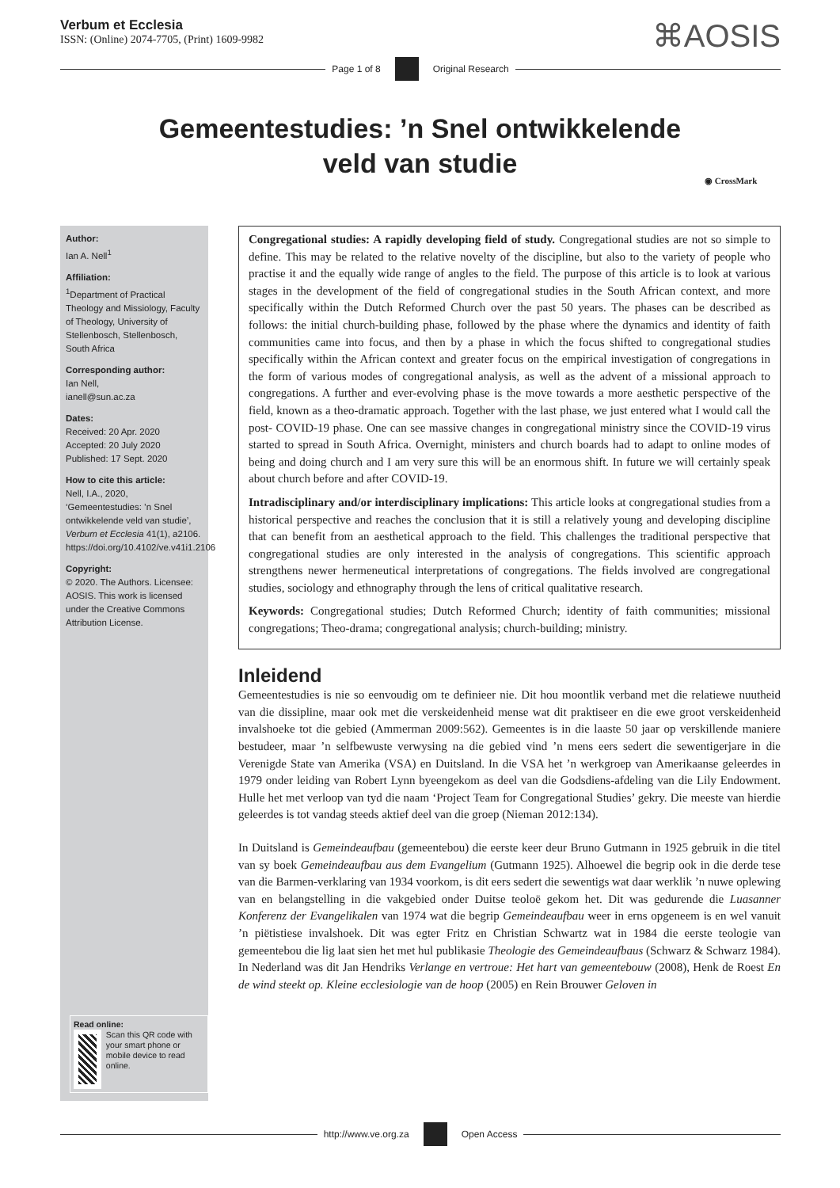Verbum et Ecclesia
ISSN: (Online) 2074-7705, (Print) 1609-9982
⌘AOSIS
Page 1 of 8 Original Research
Gemeentestudies: ’n Snel ontwikkelende
veld van studie
◉ CrossMark
Author:
Ian A. Nell<sup>1</sup>
Affiliation:
<sup>1</sup>Department of Practical Theology and Missiology, Faculty of Theology, University of Stellenbosch, Stellenbosch, South Africa
Corresponding author:
Ian Nell,
ianell@sun.ac.za
Dates:
Received: 20 Apr. 2020
Accepted: 20 July 2020
Published: 17 Sept. 2020
How to cite this article:
Nell, I.A., 2020, ‘Gemeentestudies: ’n Snel ontwikkelende veld van studie’, Verbum et Ecclesia 41(1), a2106. https://doi.org/10.4102/ve.v41i1.2106
Copyright:
© 2020. The Authors. Licensee: AOSIS. This work is licensed under the Creative Commons Attribution License.
Read online:
Scan this QR code with your smart phone or mobile device to read online.
Congregational studies: A rapidly developing field of study. Congregational studies are not so simple to define. This may be related to the relative novelty of the discipline, but also to the variety of people who practise it and the equally wide range of angles to the field. The purpose of this article is to look at various stages in the development of the field of congregational studies in the South African context, and more specifically within the Dutch Reformed Church over the past 50 years. The phases can be described as follows: the initial church-building phase, followed by the phase where the dynamics and identity of faith communities came into focus, and then by a phase in which the focus shifted to congregational studies specifically within the African context and greater focus on the empirical investigation of congregations in the form of various modes of congregational analysis, as well as the advent of a missional approach to congregations. A further and ever-evolving phase is the move towards a more aesthetic perspective of the field, known as a theo-dramatic approach. Together with the last phase, we just entered what I would call the post- COVID-19 phase. One can see massive changes in congregational ministry since the COVID-19 virus started to spread in South Africa. Overnight, ministers and church boards had to adapt to online modes of being and doing church and I am very sure this will be an enormous shift. In future we will certainly speak about church before and after COVID-19.
Intradisciplinary and/or interdisciplinary implications: This article looks at congregational studies from a historical perspective and reaches the conclusion that it is still a relatively young and developing discipline that can benefit from an aesthetical approach to the field. This challenges the traditional perspective that congregational studies are only interested in the analysis of congregations. This scientific approach strengthens newer hermeneutical interpretations of congregations. The fields involved are congregational studies, sociology and ethnography through the lens of critical qualitative research.
Keywords: Congregational studies; Dutch Reformed Church; identity of faith communities; missional congregations; Theo-drama; congregational analysis; church-building; ministry.
Inleidend
Gemeentestudies is nie so eenvoudig om te definieer nie. Dit hou moontlik verband met die relatiewe nuutheid van die dissipline, maar ook met die verskeidenheid mense wat dit praktiseer en die ewe groot verskeidenheid invalshoeke tot die gebied (Ammerman 2009:562). Gemeentes is in die laaste 50 jaar op verskillende maniere bestudeer, maar ’n selfbewuste verwysing na die gebied vind ’n mens eers sedert die sewentigerjare in die Verenigde State van Amerika (VSA) en Duitsland. In die VSA het ’n werkgroep van Amerikaanse geleerdes in 1979 onder leiding van Robert Lynn byeengekom as deel van die Godsdiens-afdeling van die Lily Endowment. Hulle het met verloop van tyd die naam ‘Project Team for Congregational Studies’ gekry. Die meeste van hierdie geleerdes is tot vandag steeds aktief deel van die groep (Nieman 2012:134).
In Duitsland is Gemeindeaufbau (gemeentebou) die eerste keer deur Bruno Gutmann in 1925 gebruik in die titel van sy boek Gemeindeaufbau aus dem Evangelium (Gutmann 1925). Alhoewel die begrip ook in die derde tese van die Barmen-verklaring van 1934 voorkom, is dit eers sedert die sewentigs wat daar werklik ’n nuwe oplewing van en belangstelling in die vakgebied onder Duitse teoloë gekom het. Dit was gedurende die Luasanner Konferenz der Evangelikalen van 1974 wat die begrip Gemeindeaufbau weer in erns opgeneem is en wel vanuit ’n piëtistiese invalshoek. Dit was egter Fritz en Christian Schwartz wat in 1984 die eerste teologie van gemeentebou die lig laat sien het met hul publikasie Theologie des Gemeindeaufbaus (Schwarz & Schwarz 1984). In Nederland was dit Jan Hendriks Verlange en vertroue: Het hart van gemeentebouw (2008), Henk de Roest En de wind steekt op. Kleine ecclesiologie van de hoop (2005) en Rein Brouwer Geloven in
http://www.ve.org.za Open Access